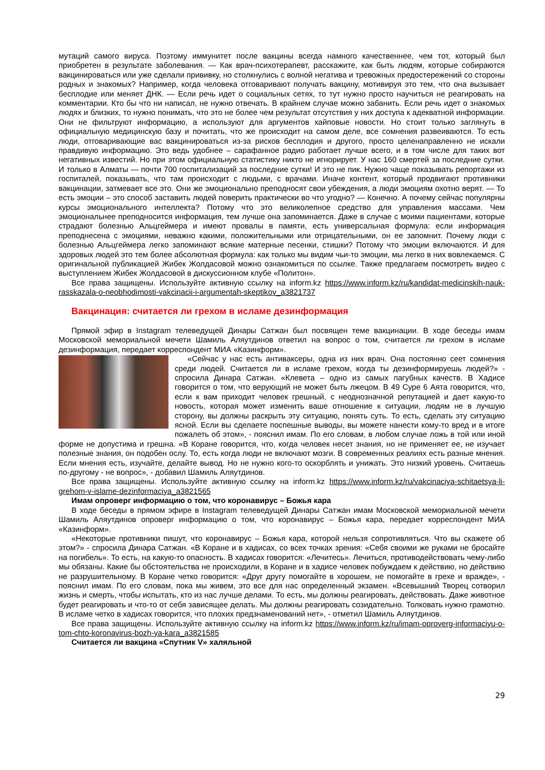мутаций самого вируса. Поэтому иммунитет после вакцины всегда намного качественнее, чем тот, который был приобретен в результате заболевания. — Как врач-психотерапевт, расскажите, как быть людям, которые собираются вакцинироваться или уже сделали прививку, но столкнулись с волной негатива и тревожных предостережений со стороны родных и знакомых? Например, когда человека отговаривают получать вакцину, мотивируя это тем, что она вызывает бесплодие или меняет ДНК. — Если речь идет о социальных сетях, то тут нужно просто научиться не реагировать на комментарии. Кто бы что ни написал, не нужно отвечать. В крайнем случае можно забанить. Если речь идет о знакомых людях и близких, то нужно понимать, что это не более чем результат отсутствия у них доступа к адекватной информации. Они не фильтруют информацию, а используют для аргументов хайповые новости. Но стоит только заглянуть в официальную медицинскую базу и почитать, что же происходит на самом деле, все сомнения развеиваются. То есть люди, отговаривающие вас вакцинироваться из-за рисков бесплодия и другого, просто целенаправленно не искали правдивую информацию. Это ведь удобнее – сарафанное радио работает лучше всего, и в том числе для таких вот негативных известий. Но при этом официальную статистику никто не игнорирует. У нас 160 смертей за последние сутки. И только в Алматы — почти 700 госпитализаций за последние сутки! И это не пик. Нужно чаще показывать репортажи из госпиталей, показывать, что там происходит с людьми, с врачами. Иначе контент, который продвигают противники вакцинации, затмевает все это. Они же эмоционально преподносят свои убеждения, а люди эмоциям охотно верят. — То есть эмоции – это способ заставить людей поверить практически во что угодно? — Конечно. А почему сейчас популярны курсы эмоционального интеллекта? Потому что это великолепное средство для управления массами. Чем эмоциональнее преподносится информация, тем лучше она запоминается. Даже в случае с моими пациентами, которые страдают болезнью Альцгеймера и имеют провалы в памяти, есть универсальная формула: если информация преподнесена с эмоциями, неважно какими, положительными или отрицательными, он ее запомнит. Почему люди с болезнью Альцгеймера легко запоминают всякие матерные песенки, стишки? Потому что эмоции включаются. И для здоровых людей это тем более абсолютная формула: как только мы видим чьи-то эмоции, мы легко в них вовлекаемся. С оригинальной публикацией Жибек Жолдасовой можно ознакомиться по ссылке. Также предлагаем посмотреть видео с выступлением Жибек Жолдасовой в дискуссионном клубе «Политон».
Все права защищены. Используйте активную ссылку на inform.kz https://www.inform.kz/ru/kandidat-medicinskih-nauk-rasskazala-o-neobhodimosti-vakcinacii-i-argumentah-skeptikov_a3821737
Вакцинация: считается ли грехом в исламе дезинформация
Прямой эфир в Instagram телеведущей Динары Сатжан был посвящен теме вакцинации. В ходе беседы имам Московской мемориальной мечети Шамиль Аляутдинов ответил на вопрос о том, считается ли грехом в исламе дезинформация, передает корреспондент МИА «Казинформ».
«Сейчас у нас есть антиваксеры, одна из них врач. Она постоянно сеет сомнения среди людей. Считается ли в исламе грехом, когда ты дезинформируешь людей?» - спросила Динара Сатжан. «Клевета – одно из самых пагубных качеств. В Хадисе говорится о том, что верующий не может быть лжецом. В 49 Суре 6 Аята говорится, что, если к вам приходит человек грешный, с неоднозначной репутацией и дает какую-то новость, которая может изменить ваше отношение к ситуации, людям не в лучшую сторону, вы должны раскрыть эту ситуацию, понять суть. То есть, сделать эту ситуацию ясной. Если вы сделаете поспешные выводы, вы можете нанести кому-то вред и в итоге пожалеть об этом», - пояснил имам. По его словам, в любом случае ложь в той или иной форме не допустима и грешна. «В Коране говорится, что, когда человек несет знания, но не применяет ее, не изучает полезные знания, он подобен ослу. То, есть когда люди не включают мозги. В современных реалиях есть разные мнения. Если мнения есть, изучайте, делайте вывод. Но не нужно кого-то оскорблять и унижать. Это низкий уровень. Считаешь по-другому - не вопрос», - добавил Шамиль Аляутдинов.
Все права защищены. Используйте активную ссылку на inform.kz https://www.inform.kz/ru/vakcinaciya-schitaetsya-li-grehom-v-islame-dezinformaciya_a3821565
Имам опроверг информацию о том, что коронавирус – Божья кара
В ходе беседы в прямом эфире в Instagram телеведущей Динары Сатжан имам Московской мемориальной мечети Шамиль Аляутдинов опроверг информацию о том, что коронавирус – Божья кара, передает корреспондент МИА «Казинформ».
«Некоторые противники пишут, что коронавирус – Божья кара, которой нельзя сопротивляться. Что вы скажете об этом?» - спросила Динара Сатжан. «В Коране и в хадисах, со всех точках зрения: «Себя своими же руками не бросайте на погибель». То есть, на какую-то опасность. В хадисах говорится: «Лечитесь». Лечиться, противодействовать чему-либо мы обязаны. Какие бы обстоятельства не происходили, в Коране и в хадисе человек побуждаем к действию, но действию не разрушительному. В Коране четко говорится: «Друг другу помогайте в хорошем, не помогайте в грехе и вражде», - пояснил имам. По его словам, пока мы живем, это все для нас определенный экзамен. «Всевышний Творец сотворил жизнь и смерть, чтобы испытать, кто из нас лучше делами. То есть, мы должны реагировать, действовать. Даже животное будет реагировать и что-то от себя зависящее делать. Мы должны реагировать созидательно. Толковать нужно грамотно. В исламе четко в хадисах говорится, что плохих предзнаменований нет», - отметил Шамиль Аляутдинов.
Все права защищены. Используйте активную ссылку на inform.kz https://www.inform.kz/ru/imam-oproverg-informaciyu-o-tom-chto-koronavirus-bozh-ya-kara_a3821585
Считается ли вакцина «Спутник V» халяльной
29